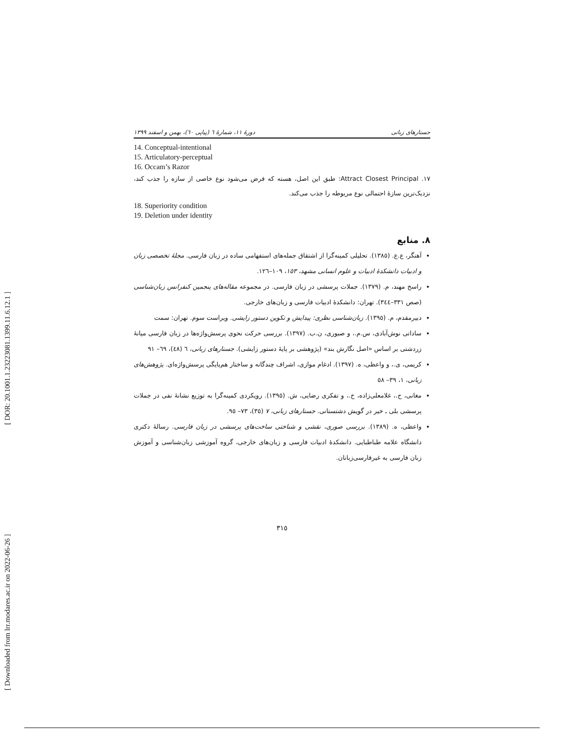[ DOR: 20.1001.1.23223081.1399.11.6.12.1 ]
[ Downloaded from lrr.modares.ac.ir on 2022-06-26 ]
جستارهای زبانی دورهٔ ۱۱، شمارهٔ ٦ (پیاپی ٦٠)، بهمن و اسفند ۱۳۹۹
14. Conceptual-intentional
15. Articulatory-perceptual
16. Occam’s Razor
۱۷. Attract Closest Principal: طبق این اصل، هسته که فرض می‌شود نوع خاصی از سازه را جذب کند، نزدیک‌ترین سازهٔ احتمالی نوع مربوطه را جذب می‌کند.
18. Superiority condition
19. Deletion under identity
۸. منابع
آهنگر، ع.ع. (۱۳۸٥). تحلیلی کمینه‌گرا از اشتقاق جمله‌های استفهامی ساده در زبان فارسی. مجلهٔ تخصصی زبان و ادبیات دانشکدهٔ ادبیات و علوم انسانی مشهد، ۱٥۳، ۱۰۹–۱۲٦.
راسخ مهند، م. (۱۳۷۹). جملات پرسشی در زبان فارسی. در مجموعه مقاله‌های پنجمین کنفرانس زبان‌شناسی (صص ۳۳۱–۳٤٤). تهران: دانشکدهٔ ادبیات فارسی و زبان‌های خارجی.
دبیرمقدم، م. (۱۳۹٥). زبان‌شناسی نظری: پیدایش و تکوین دستور زایشی. ویراست سوم. تهران: سمت
ساداتی نوش‌آبادی، س.م.، و صبوری، ن.ب. (۱۳۹۷). بررسی حرکت نحوی پرسش‌واژه‌ها در زبان فارسی میانهٔ زردشتی بر اساس «اصل نگارش بند» (پژوهشی بر پایهٔ دستور زایشی). جستارهای زبانی، ٦ (٤٨)، ٦۹– ۹۱
کریمی، ی.، و واعظی، ه. (۱۳۹۷). ادغام موازی، اشراف چندگانه و ساختار هم‌پایگی پرسش‌واژه‌ای. پژوهش‌های زبانی، ۱، ۳۹– ٥۸
مغانی، ح.، غلامعلی‌زاده، خ.، و تفکری رضایی، ش. (۱۳۹٥). رویکردی کمینه‌گرا به توزیع نشانهٔ نفی در جملات پرسشی بلی ـ خیر در گویش دشتستانی. جستارهای زبانی، ۷ (۳٥)، ۷۳– ۹٥.
واعظی، ه. (۱۳۸۹). بررسی صوری، نقشی و شناختی ساخت‌های پرسشی در زبان فارسی. رسالهٔ دکتری دانشگاه علامه طباطبایی. دانشکدهٔ ادبیات فارسی و زبان‌های خارجی، گروه آموزشی زبان‌شناسی و آموزش زبان فارسی به غیرفارسی‌زبانان.
۳۱٥